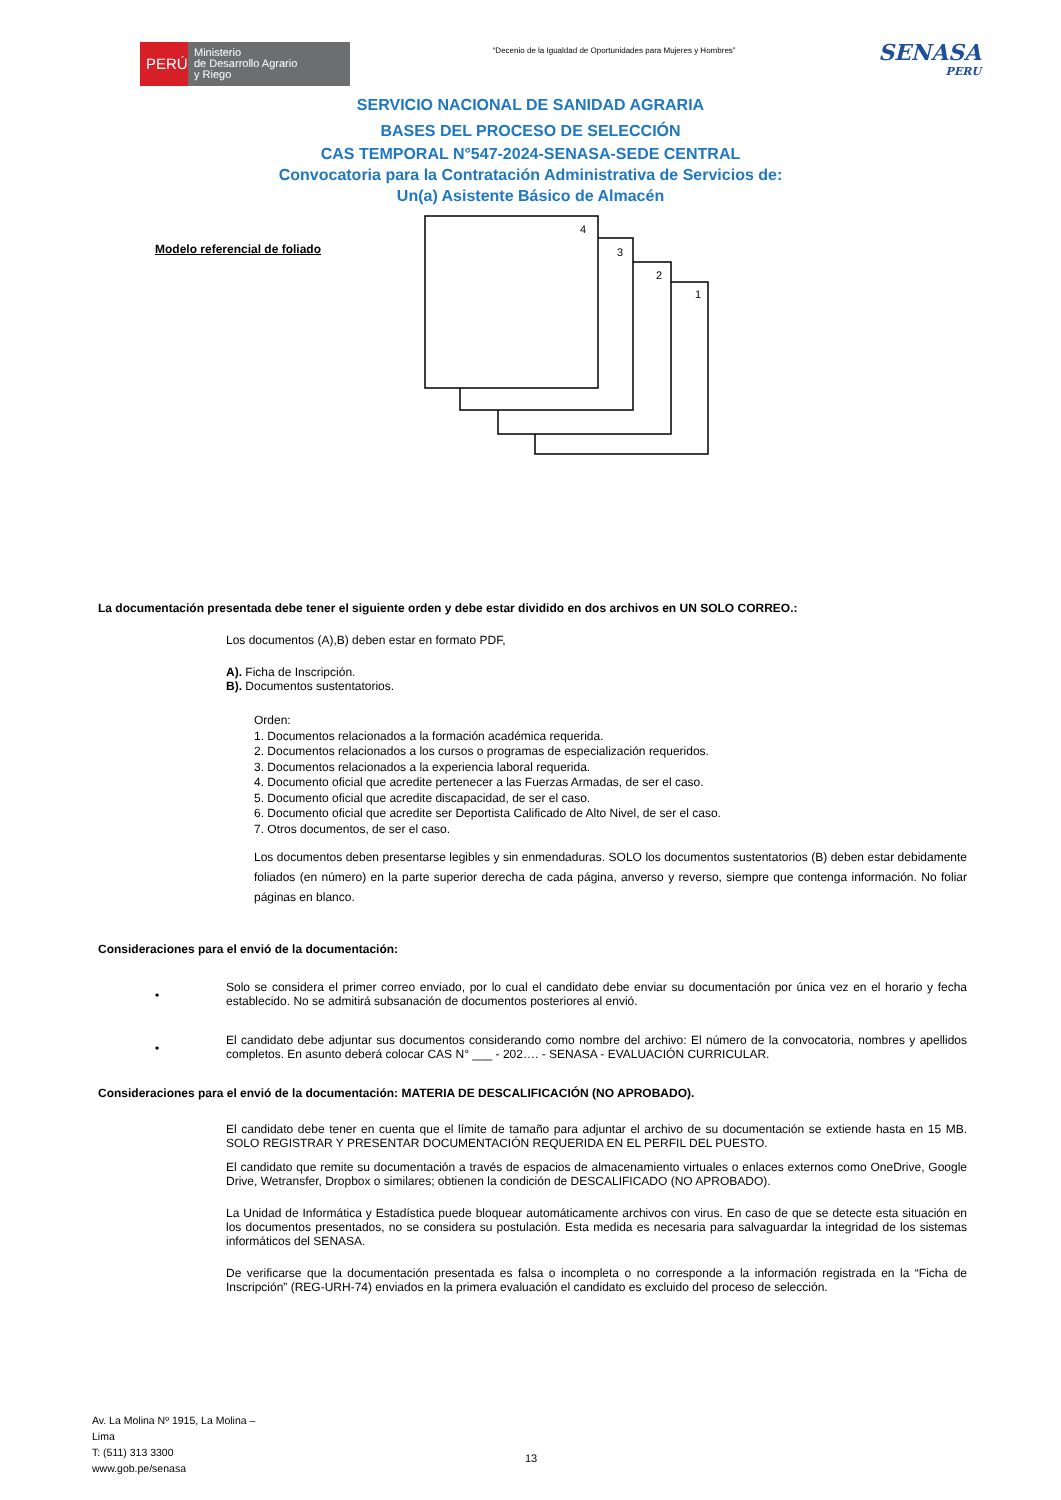PERÚ
Ministerio
de Desarrollo Agrario
y Riego
“Decenio de la Igualdad de Oportunidades para Mujeres y Hombres”
SENASA
PERU
SERVICIO NACIONAL DE SANIDAD AGRARIA
BASES DEL PROCESO DE SELECCIÓN
CAS TEMPORAL N°547-2024-SENASA-SEDE CENTRAL
Convocatoria para la Contratación Administrativa de Servicios de:
Un(a) Asistente Básico de Almacén
Modelo referencial de foliado
1
2
3
4
La documentación presentada debe tener el siguiente orden y debe estar dividido en dos archivos en UN SOLO CORREO.:
Los documentos (A),B) deben estar en formato PDF,
A). Ficha de Inscripción.
B). Documentos sustentatorios.
Orden:
1. Documentos relacionados a la formación académica requerida.
2. Documentos relacionados a los cursos o programas de especialización requeridos.
3. Documentos relacionados a la experiencia laboral requerida.
4. Documento oficial que acredite pertenecer a las Fuerzas Armadas, de ser el caso.
5. Documento oficial que acredite discapacidad, de ser el caso.
6. Documento oficial que acredite ser Deportista Calificado de Alto Nivel, de ser el caso.
7. Otros documentos, de ser el caso.
Los documentos deben presentarse legibles y sin enmendaduras. SOLO los documentos sustentatorios (B) deben estar debidamente foliados (en número) en la parte superior derecha de cada página, anverso y reverso, siempre que contenga información. No foliar páginas en blanco.
Consideraciones para el envió de la documentación:
•
Solo se considera el primer correo enviado, por lo cual el candidato debe enviar su documentación por única vez en el horario y fecha establecido. No se admitirá subsanación de documentos posteriores al envió.
•
El candidato debe adjuntar sus documentos considerando como nombre del archivo: El número de la convocatoria, nombres y apellidos completos. En asunto deberá colocar CAS N° ___ - 202…. - SENASA - EVALUACIÓN CURRICULAR.
Consideraciones para el envió de la documentación: MATERIA DE DESCALIFICACIÓN (NO APROBADO).
El candidato debe tener en cuenta que el límite de tamaño para adjuntar el archivo de su documentación se extiende hasta en 15 MB. SOLO REGISTRAR Y PRESENTAR DOCUMENTACIÓN REQUERIDA EN EL PERFIL DEL PUESTO.
El candidato que remite su documentación a través de espacios de almacenamiento virtuales o enlaces externos como OneDrive, Google Drive, Wetransfer, Dropbox o similares; obtienen la condición de DESCALIFICADO (NO APROBADO).
La Unidad de Informática y Estadística puede bloquear automáticamente archivos con virus. En caso de que se detecte esta situación en los documentos presentados, no se considera su postulación. Esta medida es necesaria para salvaguardar la integridad de los sistemas informáticos del SENASA.
De verificarse que la documentación presentada es falsa o incompleta o no corresponde a la información registrada en la “Ficha de Inscripción” (REG-URH-74) enviados en la primera evaluación el candidato es excluido del proceso de selección.
Av. La Molina Nº 1915, La Molina –
Lima
T: (511) 313 3300
www.gob.pe/senasa
13